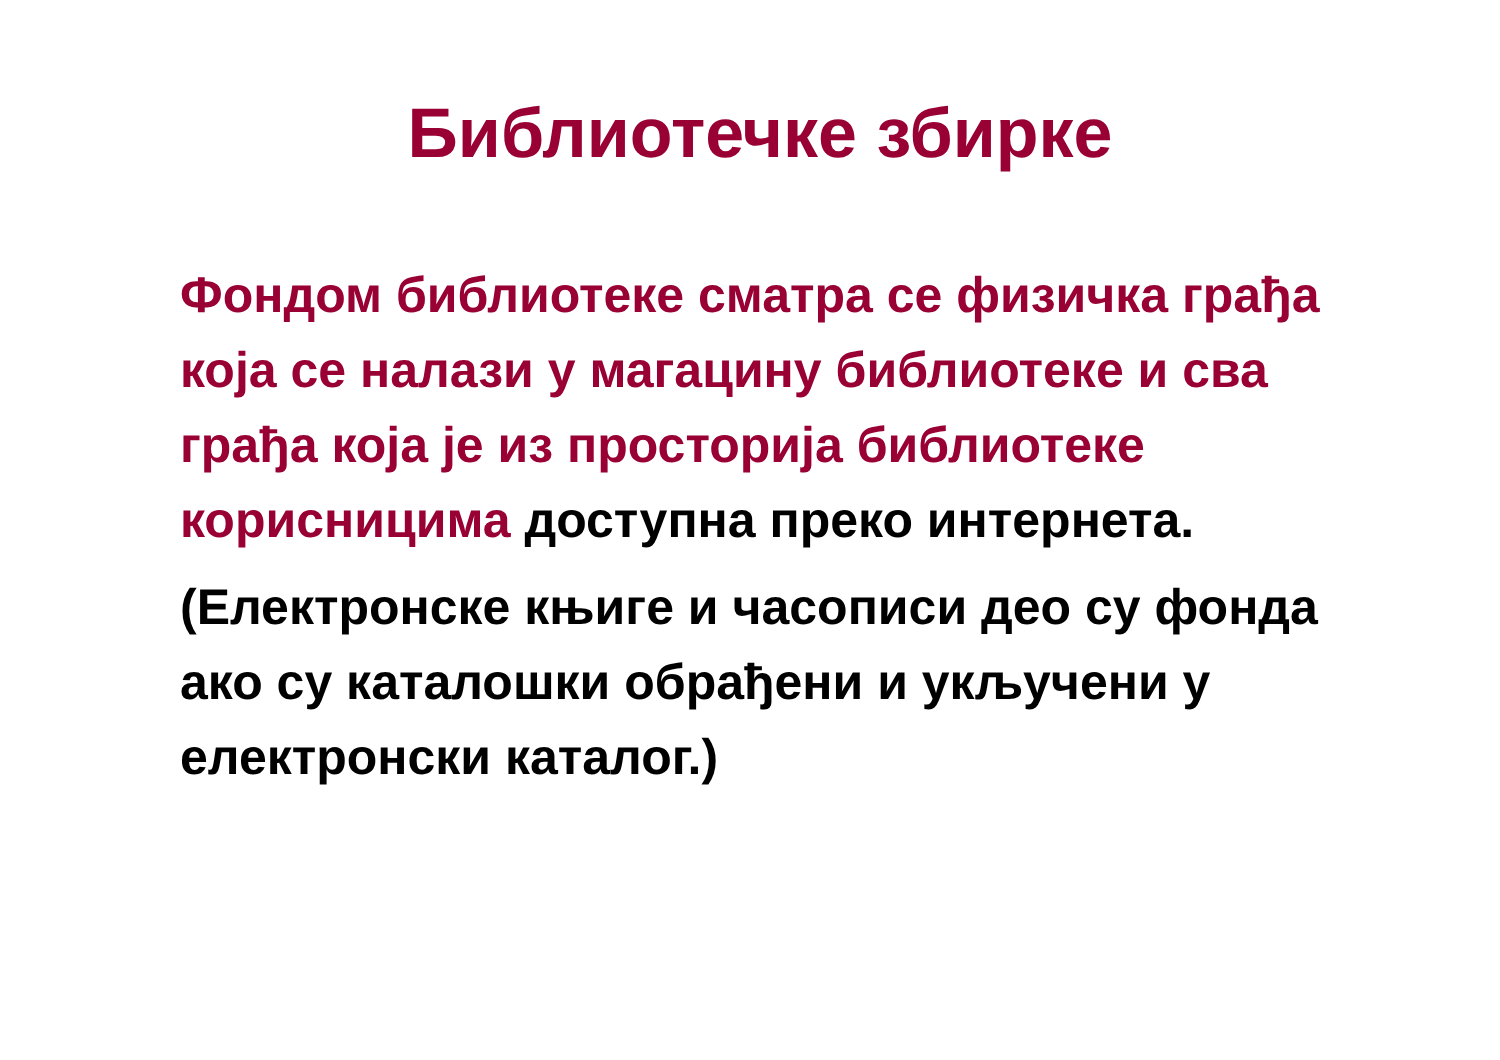Библиотечке збирке
Фондом библиотеке сматра се физичка грађа која се налази у магацину библиотеке и сва грађа која је из просторија библиотеке корисницима доступна преко интернета.
(Електронске књиге и часописи део су фонда ако су каталошки обрађени и укључени у електронски каталог.)